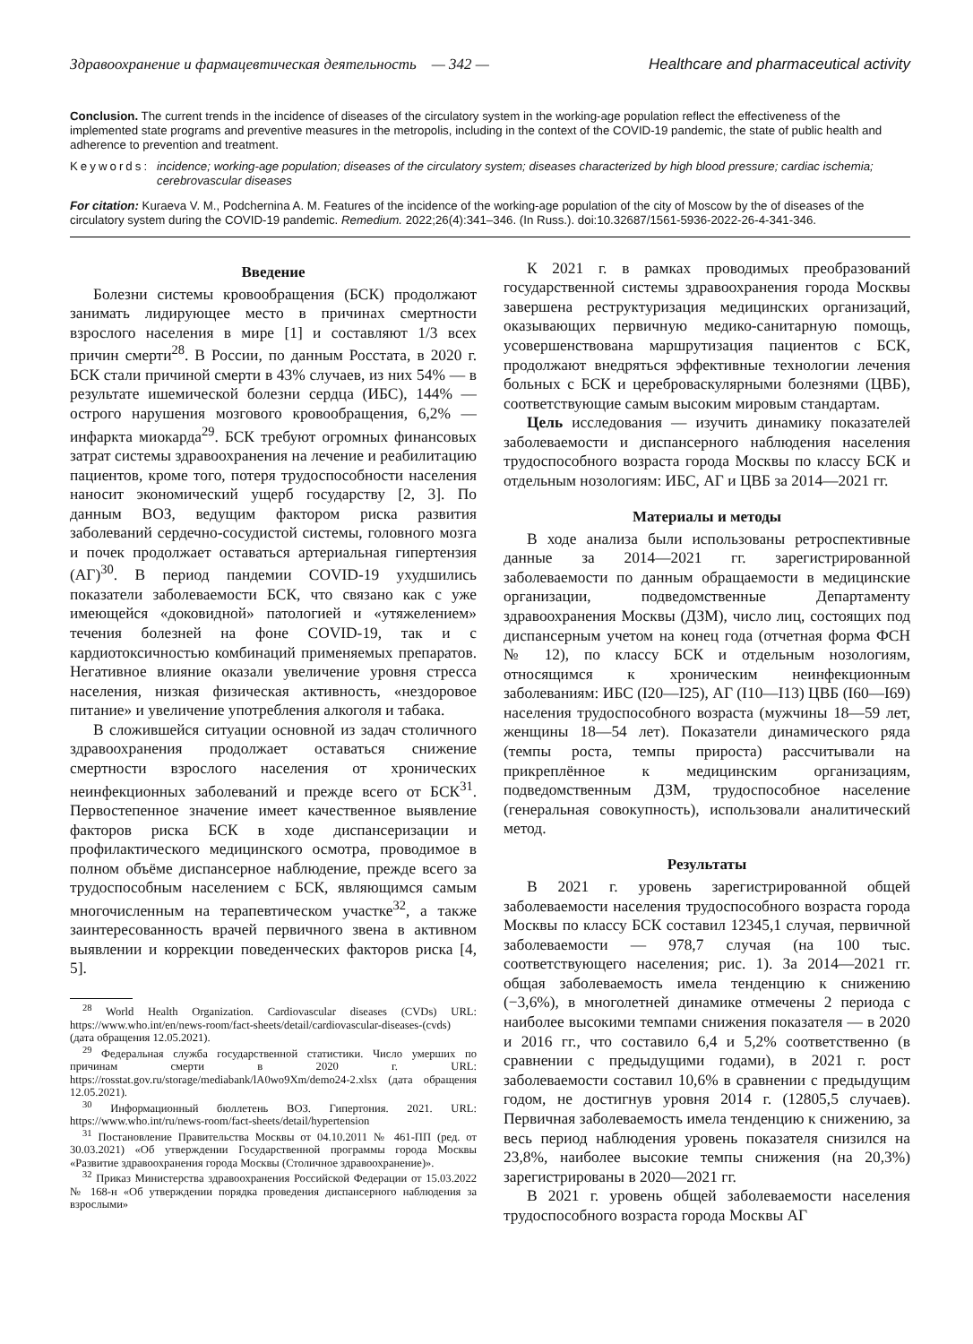Здравоохранение и фармацевтическая деятельность — 342 — Healthcare and pharmaceutical activity
Conclusion. The current trends in the incidence of diseases of the circulatory system in the working-age population reflect the effectiveness of the implemented state programs and preventive measures in the metropolis, including in the context of the COVID-19 pandemic, the state of public health and adherence to prevention and treatment.
Keywords: incidence; working-age population; diseases of the circulatory system; diseases characterized by high blood pressure; cardiac ischemia; cerebrovascular diseases
For citation: Kuraeva V. M., Podchernina A. M. Features of the incidence of the working-age population of the city of Moscow by the of diseases of the circulatory system during the COVID-19 pandemic. Remedium. 2022;26(4):341–346. (In Russ.). doi:10.32687/1561-5936-2022-26-4-341-346.
Введение
Болезни системы кровообращения (БСК) продолжают занимать лидирующее место в причинах смертности взрослого населения в мире [1] и составляют 1/3 всех причин смерти<sup>28</sup>. В России, по данным Росстата, в 2020 г. БСК стали причиной смерти в 43% случаев, из них 54% — в результате ишемической болезни сердца (ИБС), 144% — острого нарушения мозгового кровообращения, 6,2% — инфаркта миокарда<sup>29</sup>. БСК требуют огромных финансовых затрат системы здравоохранения на лечение и реабилитацию пациентов, кроме того, потеря трудоспособности населения наносит экономический ущерб государству [2, 3]. По данным ВОЗ, ведущим фактором риска развития заболеваний сердечно-сосудистой системы, головного мозга и почек продолжает оставаться артериальная гипертензия (АГ)<sup>30</sup>. В период пандемии COVID-19 ухудшились показатели заболеваемости БСК, что связано как с уже имеющейся «доковидной» патологией и «утяжелением» течения болезней на фоне COVID-19, так и с кардиотоксичностью комбинаций применяемых препаратов. Негативное влияние оказали увеличение уровня стресса населения, низкая физическая активность, «нездоровое питание» и увеличение употребления алкоголя и табака.
В сложившейся ситуации основной из задач столичного здравоохранения продолжает оставаться снижение смертности взрослого населения от хронических неинфекционных заболеваний и прежде всего от БСК<sup>31</sup>. Первостепенное значение имеет качественное выявление факторов риска БСК в ходе диспансеризации и профилактического медицинского осмотра, проводимое в полном объёме диспансерное наблюдение, прежде всего за трудоспособным населением с БСК, являющимся самым многочисленным на терапевтическом участке<sup>32</sup>, а также заинтересованность врачей первичного звена в активном выявлении и коррекции поведенческих факторов риска [4, 5].
<sup>28</sup> World Health Organization. Cardiovascular diseases (CVDs) URL: https://www.who.int/en/news-room/fact-sheets/detail/cardiovascular-diseases-(cvds) (дата обращения 12.05.2021).
<sup>29</sup> Федеральная служба государственной статистики. Число умерших по причинам смерти в 2020 г. URL: https://rosstat.gov.ru/storage/mediabank/lA0wo9Xm/demo24-2.xlsx (дата обращения 12.05.2021).
<sup>30</sup> Информационный бюллетень ВОЗ. Гипертония. 2021. URL: https://www.who.int/ru/news-room/fact-sheets/detail/hypertension
<sup>31</sup> Постановление Правительства Москвы от 04.10.2011 № 461-ПП (ред. от 30.03.2021) «Об утверждении Государственной программы города Москвы «Развитие здравоохранения города Москвы (Столичное здравоохранение)».
<sup>32</sup> Приказ Министерства здравоохранения Российской Федерации от 15.03.2022 № 168-н «Об утверждении порядка проведения диспансерного наблюдения за взрослыми»
К 2021 г. в рамках проводимых преобразований государственной системы здравоохранения города Москвы завершена реструктуризация медицинских организаций, оказывающих первичную медико-санитарную помощь, усовершенствована маршрутизация пациентов с БСК, продолжают внедряться эффективные технологии лечения больных с БСК и цереброваскулярными болезнями (ЦВБ), соответствующие самым высоким мировым стандартам.
Цель исследования — изучить динамику показателей заболеваемости и диспансерного наблюдения населения трудоспособного возраста города Москвы по классу БСК и отдельным нозологиям: ИБС, АГ и ЦВБ за 2014—2021 гг.
Материалы и методы
В ходе анализа были использованы ретроспективные данные за 2014—2021 гг. зарегистрированной заболеваемости по данным обращаемости в медицинские организации, подведомственные Департаменту здравоохранения Москвы (ДЗМ), число лиц, состоящих под диспансерным учетом на конец года (отчетная форма ФСН № 12), по классу БСК и отдельным нозологиям, относящимся к хроническим неинфекционным заболеваниям: ИБС (I20—I25), АГ (I10—I13) ЦВБ (I60—I69) населения трудоспособного возраста (мужчины 18—59 лет, женщины 18—54 лет). Показатели динамического ряда (темпы роста, темпы прироста) рассчитывали на прикреплённое к медицинским организациям, подведомственным ДЗМ, трудоспособное население (генеральная совокупность), использовали аналитический метод.
Результаты
В 2021 г. уровень зарегистрированной общей заболеваемости населения трудоспособного возраста города Москвы по классу БСК составил 12345,1 случая, первичной заболеваемости — 978,7 случая (на 100 тыс. соответствующего населения; рис. 1). За 2014—2021 гг. общая заболеваемость имела тенденцию к снижению (−3,6%), в многолетней динамике отмечены 2 периода с наиболее высокими темпами снижения показателя — в 2020 и 2016 гг., что составило 6,4 и 5,2% соответственно (в сравнении с предыдущими годами), в 2021 г. рост заболеваемости составил 10,6% в сравнении с предыдущим годом, не достигнув уровня 2014 г. (12805,5 случаев). Первичная заболеваемость имела тенденцию к снижению, за весь период наблюдения уровень показателя снизился на 23,8%, наиболее высокие темпы снижения (на 20,3%) зарегистрированы в 2020—2021 гг.
В 2021 г. уровень общей заболеваемости населения трудоспособного возраста города Москвы АГ